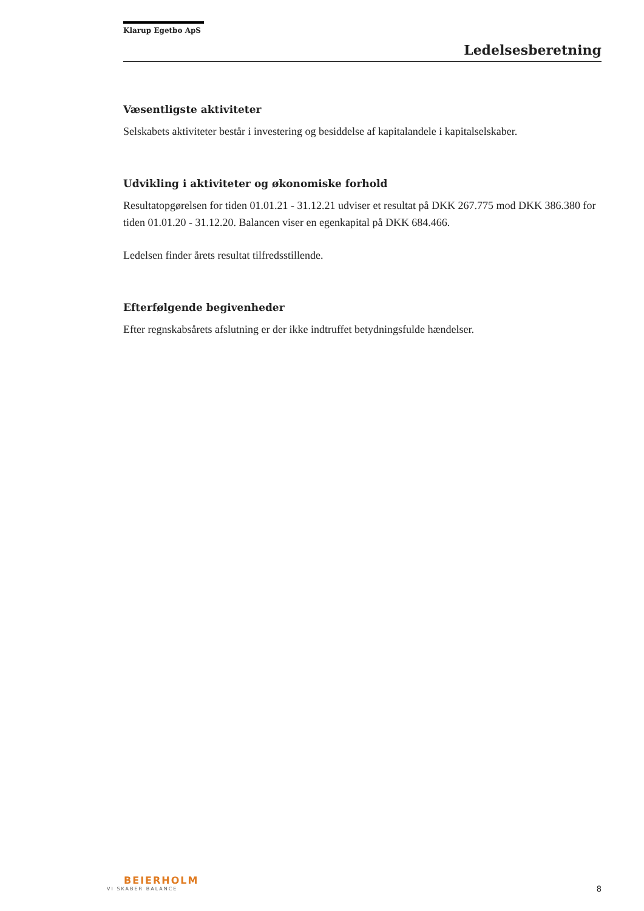Klarup Egetbo ApS
Ledelsesberetning
Væsentligste aktiviteter
Selskabets aktiviteter består i investering og besiddelse af kapitalandele i kapitalselskaber.
Udvikling i aktiviteter og økonomiske forhold
Resultatopgørelsen for tiden 01.01.21 - 31.12.21 udviser et resultat på DKK 267.775 mod DKK 386.380 for tiden 01.01.20 - 31.12.20. Balancen viser en egenkapital på DKK 684.466.
Ledelsen finder årets resultat tilfredsstillende.
Efterfølgende begivenheder
Efter regnskabsårets afslutning er der ikke indtruffet betydningsfulde hændelser.
BEIERHOLM
VI SKABER BALANCE
8